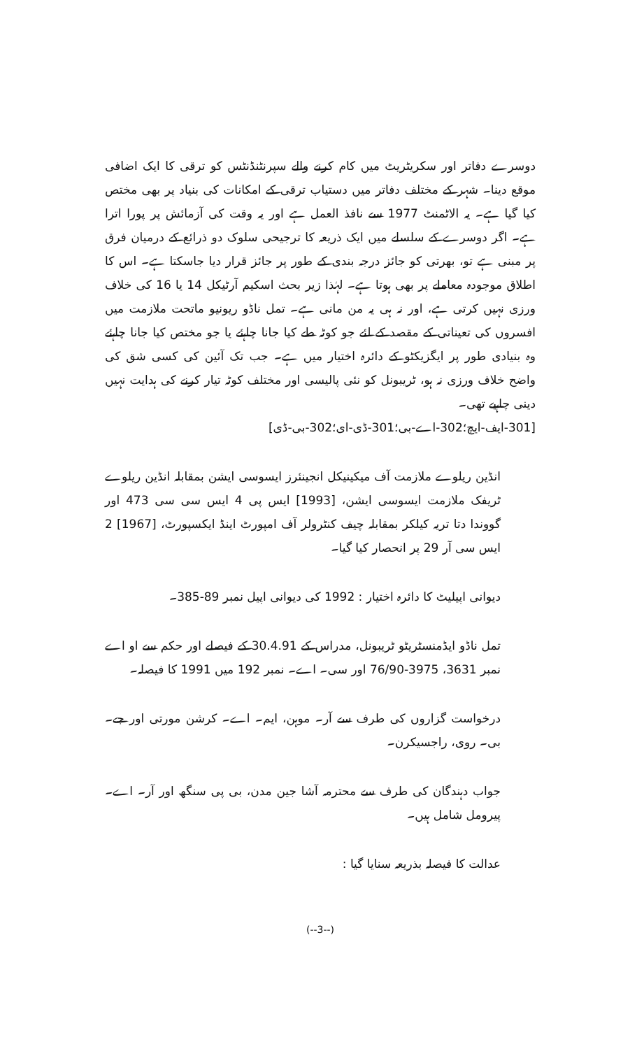دوسرے دفاتر اور سکریٹریٹ میں کام کرنے والے سپرنٹنڈنٹس کو ترقی کا ایک اضافی موقع دینا۔ شہر کے مختلف دفاتر میں دستیاب ترقی کے امکانات کی بنیاد پر بھی مختص کیا گیا ہے۔ یہ الاٹمنٹ 1977 سے نافذ العمل ہے اور یہ وقت کی آزمائش پر پورا اترا ہے۔ اگر دوسرے کے سلسلے میں ایک ذریعہ کا ترجیحی سلوک دو ذرائع کے درمیان فرق پر مبنی ہے تو، بھرتی کو جائز درجہ بندی کے طور پر جائز قرار دیا جاسکتا ہے۔ اس کا اطلاق موجودہ معاملے پر بھی ہوتا ہے۔ لہٰذا زیر بحث اسکیم آرٹیکل 14 یا 16 کی خلاف ورزی نہیں کرتی ہے، اور نہ ہی یہ من مانی ہے۔ تمل ناڈو ریونیو ماتحت ملازمت میں افسروں کی تعیناتی کے مقصد کے لئے جو کوٹہ طے کیا جانا چاہئے یا جو مختص کیا جانا چاہئے وہ بنیادی طور پر ایگزیکٹو کے دائرہ اختیار میں ہے۔ جب تک آئین کی کسی شق کی واضح خلاف ورزی نہ ہو، ٹریبونل کو نئی پالیسی اور مختلف کوٹہ تیار کرنے کی ہدایت نہیں دینی چاہیے تھی۔
[301-ایف-ایچ؛302-اے-بی؛301-ڈی-ای؛302-بی-ڈی]
انڈین ریلوے ملازمت آف میکینیکل انجینئرز ایسوسی ایشن بمقابلہ انڈین ریلوے ٹریفک ملازمت ایسوسی ایشن، [1993] ایس پی 4 ایس سی سی 473 اور گووندا دتا تریہ کیلکر بمقابلہ چیف کنٹرولر آف امپورٹ اینڈ ایکسپورٹ، [1967] 2 ایس سی آر 29 پر انحصار کیا گیا۔
دیوانی اپیلیٹ کا دائرہ اختیار : 1992 کی دیوانی اپیل نمبر 89-385۔
تمل ناڈو ایڈمنسٹریٹو ٹریبونل، مدراس کے 30.4.91 کے فیصلے اور حکم سے او اے نمبر 3631، 3975-76/90 اور سی۔ اے۔ نمبر 192 میں 1991 کا فیصلہ۔
درخواست گزاروں کی طرف سے آر۔ موہن، ایم۔ اے۔ کرشن مورتی اور جے۔ بی۔ روی، راجسیکرن۔
جواب دہندگان کی طرف سے محترمہ آشا جین مدن، بی پی سنگھ اور آر۔ اے۔ پیرومل شامل ہیں۔
عدالت کا فیصلہ بذریعہ سنایا گیا :
(--3--)